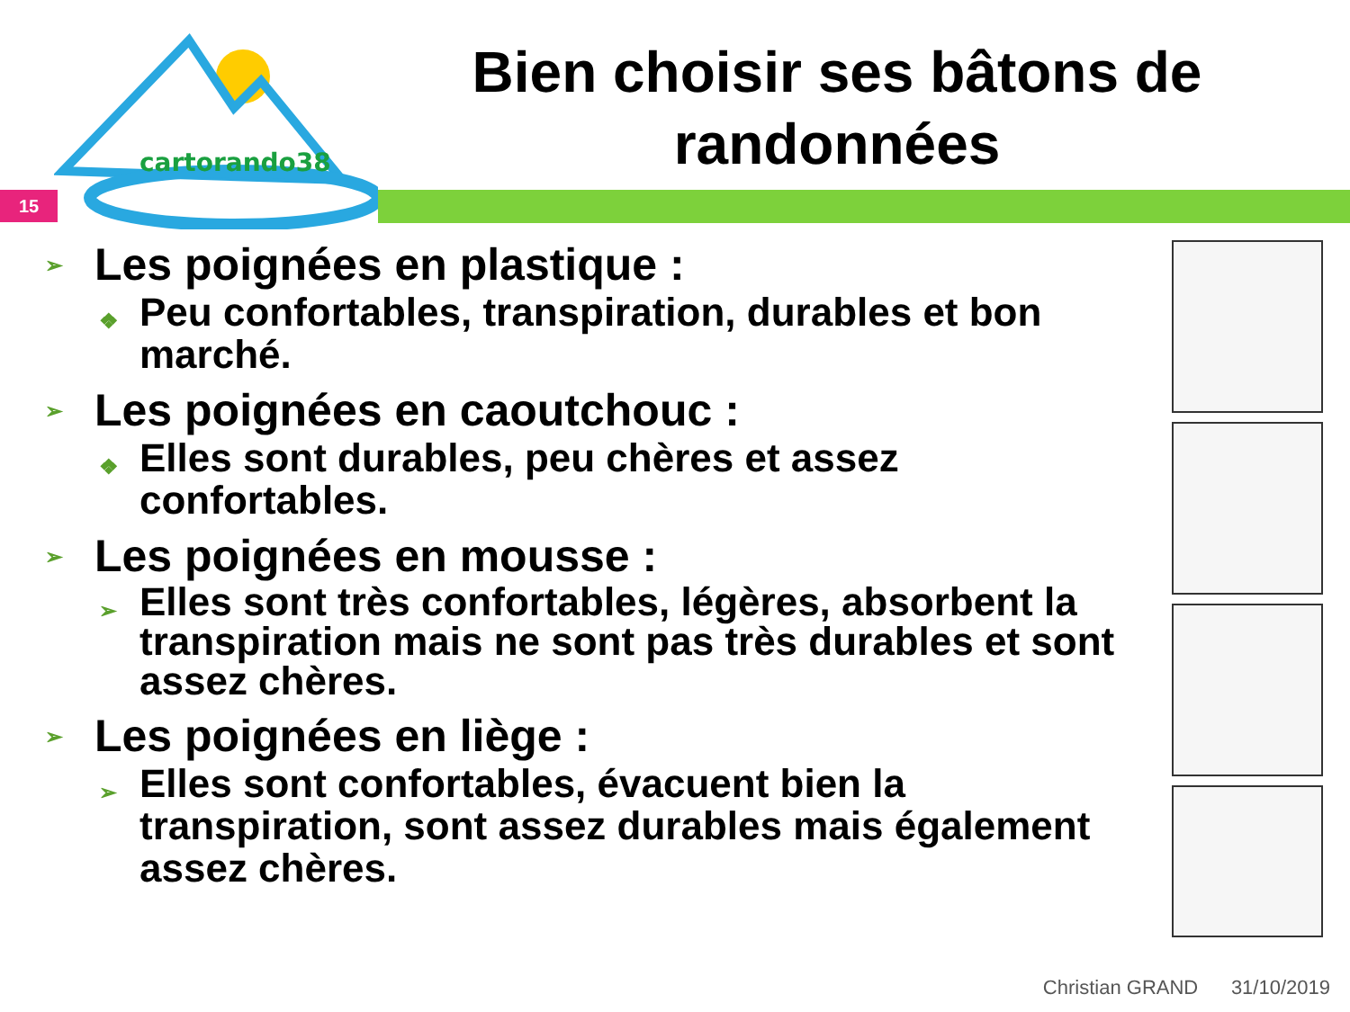cartorando38
15
Bien choisir ses bâtons de randonnées
➢ Les poignées en plastique :
❖ Peu confortables, transpiration, durables et bon marché.
➢ Les poignées en caoutchouc :
❖ Elles sont durables, peu chères et assez confortables.
➢ Les poignées en mousse :
➢ Elles sont très confortables, légères, absorbent la transpiration mais ne sont pas très durables et sont assez chères.
➢ Les poignées en liège :
➢ Elles sont confortables, évacuent bien la transpiration, sont assez durables mais également assez chères.
Christian GRAND 31/10/2019